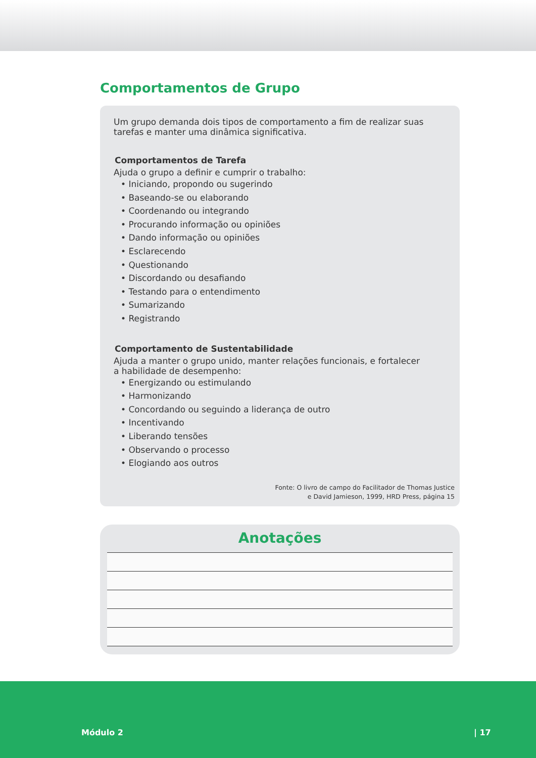Comportamentos de Grupo
Um grupo demanda dois tipos de comportamento a fim de realizar suas tarefas e manter uma dinâmica significativa.
Comportamentos de Tarefa
Ajuda o grupo a definir e cumprir o trabalho:
• Iniciando, propondo ou sugerindo
• Baseando-se ou elaborando
• Coordenando ou integrando
• Procurando informação ou opiniões
• Dando informação ou opiniões
• Esclarecendo
• Questionando
• Discordando ou desafiando
• Testando para o entendimento
• Sumarizando
• Registrando
Comportamento de Sustentabilidade
Ajuda a manter o grupo unido, manter relações funcionais, e fortalecer
a habilidade de desempenho:
• Energizando ou estimulando
• Harmonizando
• Concordando ou seguindo a liderança de outro
• Incentivando
• Liberando tensões
• Observando o processo
• Elogiando aos outros
Fonte: O livro de campo do Facilitador de Thomas Justice
e David Jamieson, 1999, HRD Press, página 15
Anotações
Módulo 2 | 17